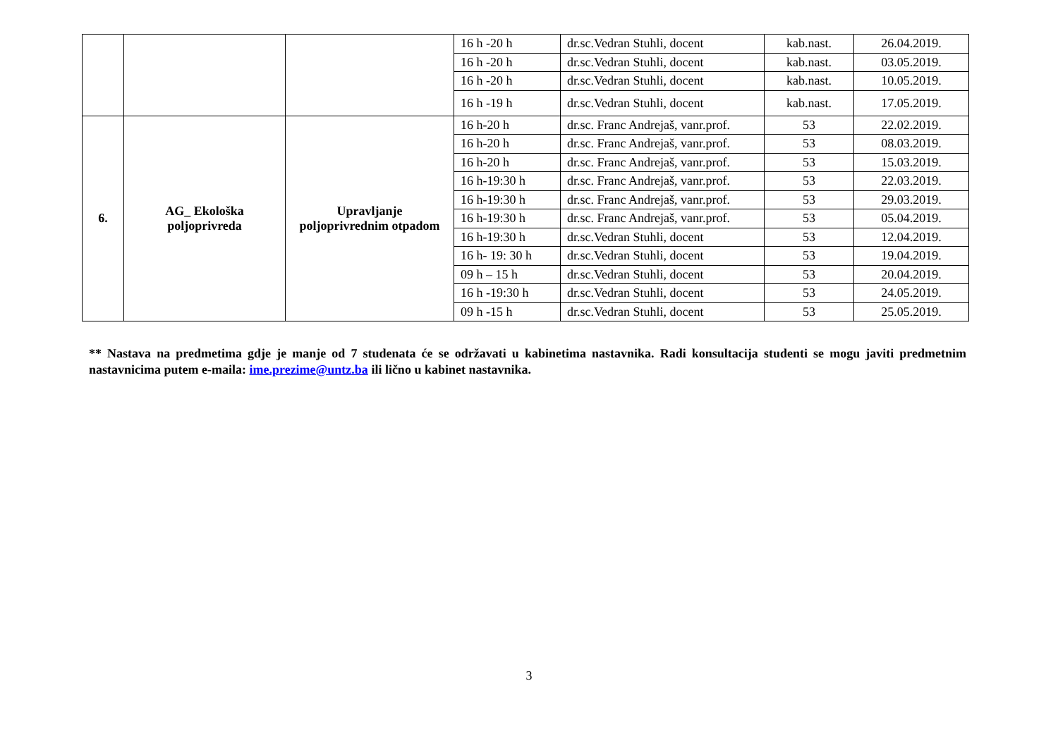| | | | 16 h -20 h | dr.sc.Vedran Stuhli, docent | kab.nast. | 26.04.2019. |
| | | | 16 h -20 h | dr.sc.Vedran Stuhli, docent | kab.nast. | 03.05.2019. |
| | | | 16 h -20 h | dr.sc.Vedran Stuhli, docent | kab.nast. | 10.05.2019. |
| | | | 16 h -19 h | dr.sc.Vedran Stuhli, docent | kab.nast. | 17.05.2019. |
| 6. | AG_ Ekološka poljoprivreda | Upravljanje poljoprivrednim otpadom | 16 h-20 h | dr.sc. Franc Andrejaš, vanr.prof. | 53 | 22.02.2019. |
| | | | 16 h-20 h | dr.sc. Franc Andrejaš, vanr.prof. | 53 | 08.03.2019. |
| | | | 16 h-20 h | dr.sc. Franc Andrejaš, vanr.prof. | 53 | 15.03.2019. |
| | | | 16 h-19:30 h | dr.sc. Franc Andrejaš, vanr.prof. | 53 | 22.03.2019. |
| | | | 16 h-19:30 h | dr.sc. Franc Andrejaš, vanr.prof. | 53 | 29.03.2019. |
| | | | 16 h-19:30 h | dr.sc. Franc Andrejaš, vanr.prof. | 53 | 05.04.2019. |
| | | | 16 h-19:30 h | dr.sc.Vedran Stuhli, docent | 53 | 12.04.2019. |
| | | | 16 h- 19: 30 h | dr.sc.Vedran Stuhli, docent | 53 | 19.04.2019. |
| | | | 09 h – 15 h | dr.sc.Vedran Stuhli, docent | 53 | 20.04.2019. |
| | | | 16 h -19:30 h | dr.sc.Vedran Stuhli, docent | 53 | 24.05.2019. |
| | | | 09 h -15 h | dr.sc.Vedran Stuhli, docent | 53 | 25.05.2019. |
** Nastava na predmetima gdje je manje od 7 studenata će se održavati u kabinetima nastavnika. Radi konsultacija studenti se mogu javiti predmetnim nastavnicima putem e-maila: ime.prezime@untz.ba ili lično u kabinet nastavnika.
3